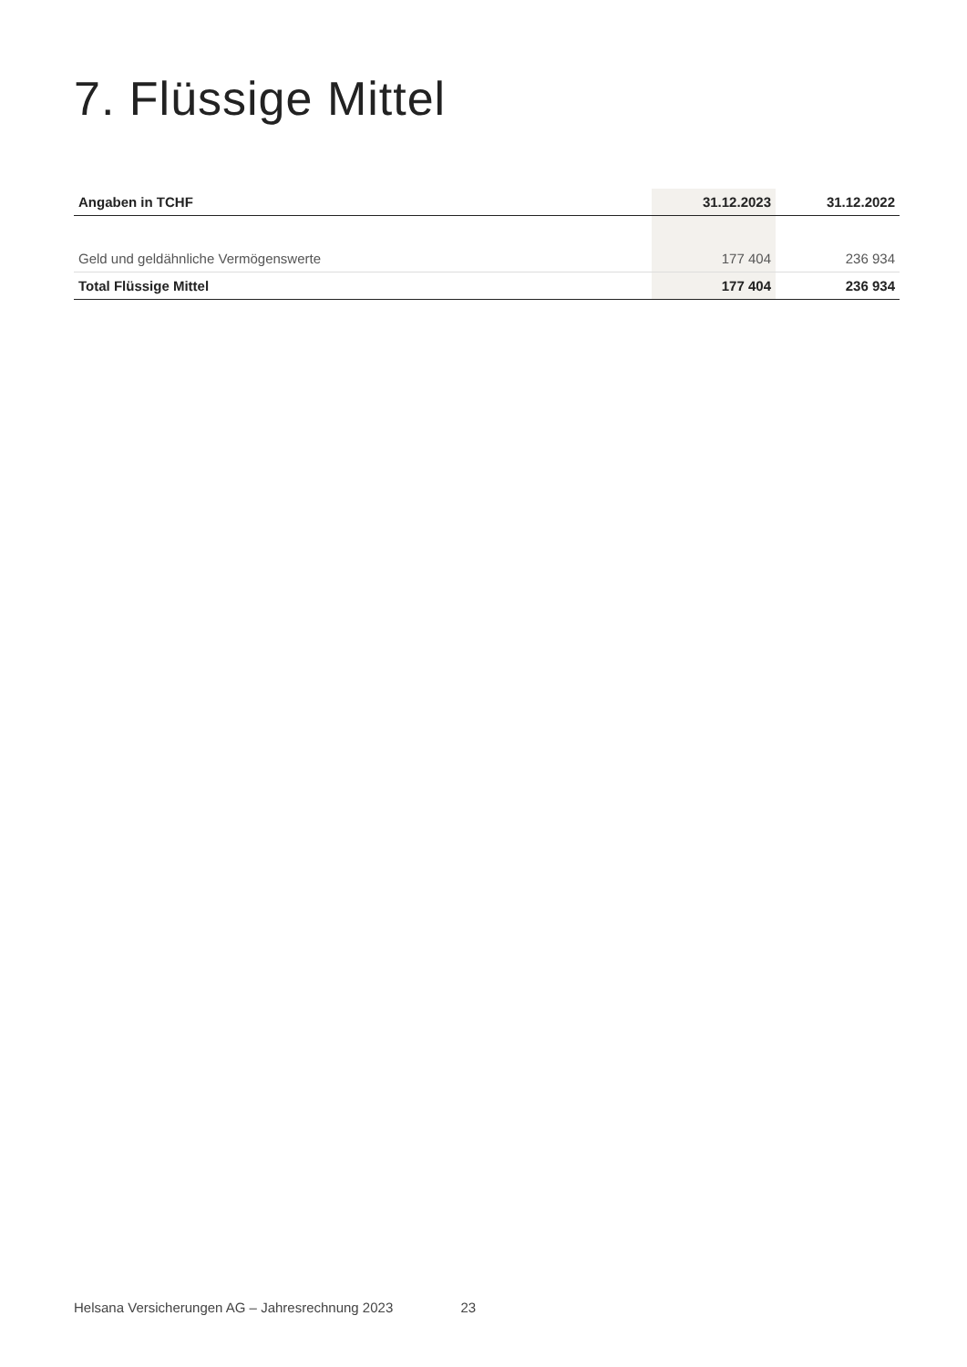7. Flüssige Mittel
| Angaben in TCHF | 31.12.2023 | 31.12.2022 |
| --- | --- | --- |
| Geld und geldähnliche Vermögenswerte | 177 404 | 236 934 |
| Total Flüssige Mittel | 177 404 | 236 934 |
Helsana Versicherungen AG – Jahresrechnung 2023 23